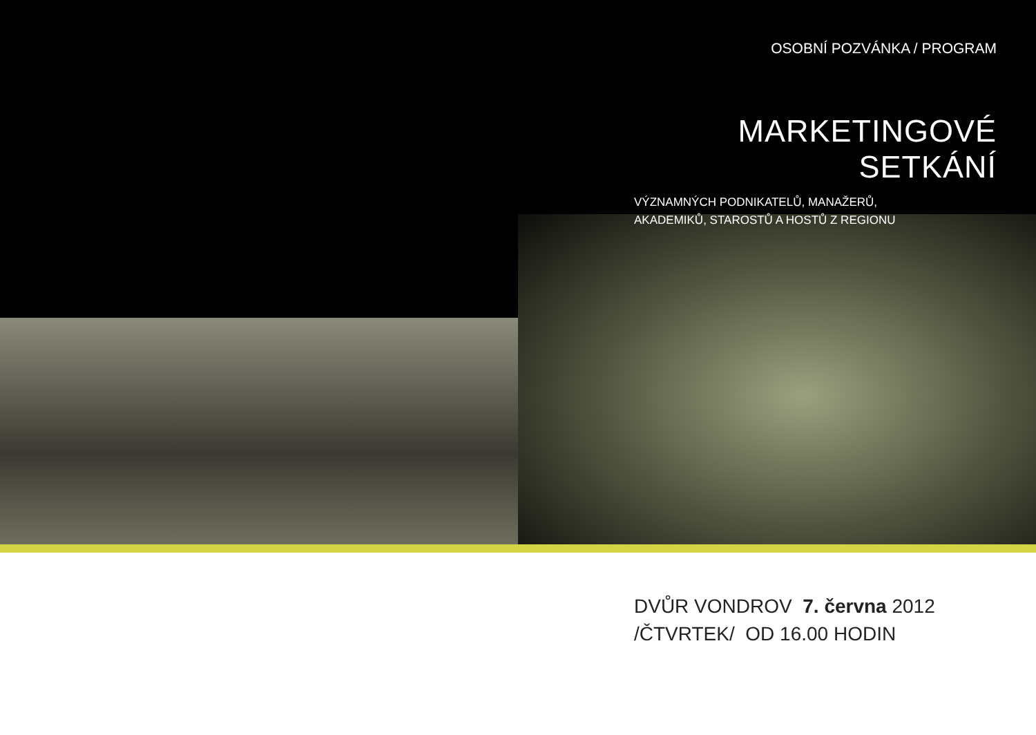OSOBNÍ POZVÁNKA / PROGRAM
MARKETINGOVÉ SETKÁNÍ
VÝZNAMNÝCH PODNIKATELŮ, MANAŽERŮ,
AKADEMIKŮ, STAROSTŮ A HOSTŮ Z REGIONU
DVŮR VONDROV 7. června 2012
/ČTVRTEK/ OD 16.00 HODIN